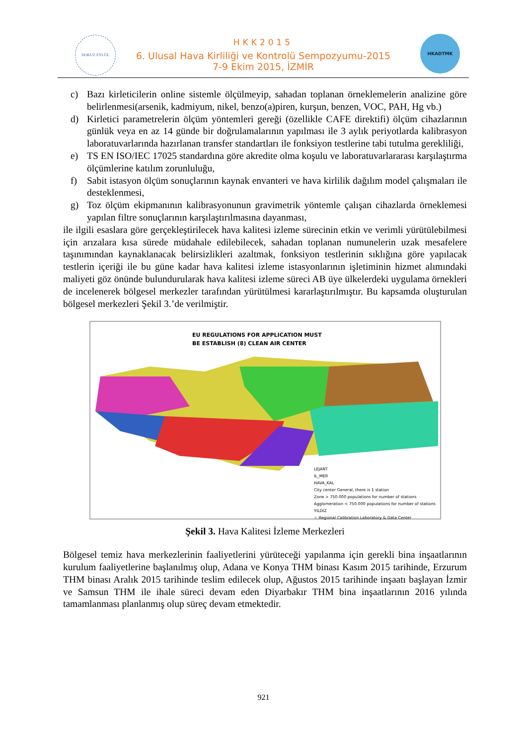DOKUZ EYLÜL HKADTMK
HKK2015
6. Ulusal Hava Kirliliği ve Kontrolü Sempozyumu-2015
7-9 Ekim 2015, İZMİR
c) Bazı kirleticilerin online sistemle ölçülmeyip, sahadan toplanan örneklemelerin analizine göre belirlenmesi(arsenik, kadmiyum, nikel, benzo(a)piren, kurşun, benzen, VOC, PAH, Hg vb.)
d) Kirletici parametrelerin ölçüm yöntemleri gereği (özellikle CAFE direktifi) ölçüm cihazlarının günlük veya en az 14 günde bir doğrulamalarının yapılması ile 3 aylık periyotlarda kalibrasyon laboratuvarlarında hazırlanan transfer standartları ile fonksiyon testlerine tabi tutulma gerekliliği,
e) TS EN ISO/IEC 17025 standardına göre akredite olma koşulu ve laboratuvarlararası karşılaştırma ölçümlerine katılım zorunluluğu,
f) Sabit istasyon ölçüm sonuçlarının kaynak envanteri ve hava kirlilik dağılım model çalışmaları ile desteklenmesi,
g) Toz ölçüm ekipmanının kalibrasyonunun gravimetrik yöntemle çalışan cihazlarda örneklemesi yapılan filtre sonuçlarının karşılaştırılmasına dayanması,
ile ilgili esaslara göre gerçekleştirilecek hava kalitesi izleme sürecinin etkin ve verimli yürütülebilmesi için arızalara kısa sürede müdahale edilebilecek, sahadan toplanan numunelerin uzak mesafelere taşınımından kaynaklanacak belirsizlikleri azaltmak, fonksiyon testlerinin sıklığına göre yapılacak testlerin içeriği ile bu güne kadar hava kalitesi izleme istasyonlarının işletiminin hizmet alımındaki maliyeti göz önünde bulundurularak hava kalitesi izleme süreci AB üye ülkelerdeki uygulama örnekleri de incelenerek bölgesel merkezler tarafından yürütülmesi kararlaştırılmıştır. Bu kapsamda oluşturulan bölgesel merkezleri Şekil 3.’de verilmiştir.
EU REGULATIONS FOR APPLICATION MUST
BE ESTABLISH (8) CLEAN AIR CENTER
LEJANT
IL_MER
HAVA_KAL
City center General, there is 1 station
Zone > 750.000 populations for number of stations
Agglomeration < 750.000 populations for number of stations
YILDIZ
☆ Regional Calibration Laboratory & Data Center
Şekil 3. Hava Kalitesi İzleme Merkezleri
Bölgesel temiz hava merkezlerinin faaliyetlerini yürüteceği yapılanma için gerekli bina inşaatlarının kurulum faaliyetlerine başlanılmış olup, Adana ve Konya THM binası Kasım 2015 tarihinde, Erzurum THM binası Aralık 2015 tarihinde teslim edilecek olup, Ağustos 2015 tarihinde inşaatı başlayan İzmir ve Samsun THM ile ihale süreci devam eden Diyarbakır THM bina inşaatlarının 2016 yılında tamamlanması planlanmış olup süreç devam etmektedir.
921